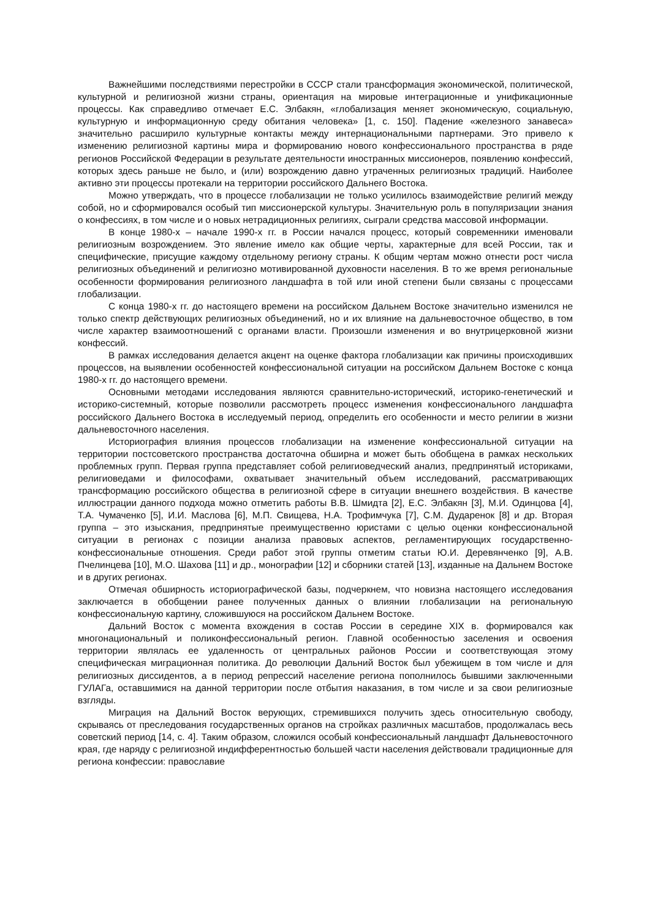Важнейшими последствиями перестройки в СССР стали трансформация экономической, политической, культурной и религиозной жизни страны, ориентация на мировые интеграционные и унификационные процессы. Как справедливо отмечает Е.С. Элбакян, «глобализация меняет экономическую, социальную, культурную и информационную среду обитания человека» [1, с. 150]. Падение «железного занавеса» значительно расширило культурные контакты между интернациональными партнерами. Это привело к изменению религиозной картины мира и формированию нового конфессионального пространства в ряде регионов Российской Федерации в результате деятельности иностранных миссионеров, появлению конфессий, которых здесь раньше не было, и (или) возрождению давно утраченных религиозных традиций. Наиболее активно эти процессы протекали на территории российского Дальнего Востока.
Можно утверждать, что в процессе глобализации не только усилилось взаимодействие религий между собой, но и сформировался особый тип миссионерской культуры. Значительную роль в популяризации знания о конфессиях, в том числе и о новых нетрадиционных религиях, сыграли средства массовой информации.
В конце 1980-х – начале 1990-х гг. в России начался процесс, который современники именовали религиозным возрождением. Это явление имело как общие черты, характерные для всей России, так и специфические, присущие каждому отдельному региону страны. К общим чертам можно отнести рост числа религиозных объединений и религиозно мотивированной духовности населения. В то же время региональные особенности формирования религиозного ландшафта в той или иной степени были связаны с процессами глобализации.
С конца 1980-х гг. до настоящего времени на российском Дальнем Востоке значительно изменился не только спектр действующих религиозных объединений, но и их влияние на дальневосточное общество, в том числе характер взаимоотношений с органами власти. Произошли изменения и во внутрицерковной жизни конфессий.
В рамках исследования делается акцент на оценке фактора глобализации как причины происходивших процессов, на выявлении особенностей конфессиональной ситуации на российском Дальнем Востоке с конца 1980-х гг. до настоящего времени.
Основными методами исследования являются сравнительно-исторический, историко-генетический и историко-системный, которые позволили рассмотреть процесс изменения конфессионального ландшафта российского Дальнего Востока в исследуемый период, определить его особенности и место религии в жизни дальневосточного населения.
Историография влияния процессов глобализации на изменение конфессиональной ситуации на территории постсоветского пространства достаточна обширна и может быть обобщена в рамках нескольких проблемных групп. Первая группа представляет собой религиоведческий анализ, предпринятый историками, религиоведами и философами, охватывает значительный объем исследований, рассматривающих трансформацию российского общества в религиозной сфере в ситуации внешнего воздействия. В качестве иллюстрации данного подхода можно отметить работы В.В. Шмидта [2], Е.С. Элбакян [3], М.И. Одинцова [4], Т.А. Чумаченко [5], И.И. Маслова [6], М.П. Свищева, Н.А. Трофимчука [7], С.М. Дударенок [8] и др. Вторая группа – это изыскания, предпринятые преимущественно юристами с целью оценки конфессиональной ситуации в регионах с позиции анализа правовых аспектов, регламентирующих государственно-конфессиональные отношения. Среди работ этой группы отметим статьи Ю.И. Деревянченко [9], А.В. Пчелинцева [10], М.О. Шахова [11] и др., монографии [12] и сборники статей [13], изданные на Дальнем Востоке и в других регионах.
Отмечая обширность историографической базы, подчеркнем, что новизна настоящего исследования заключается в обобщении ранее полученных данных о влиянии глобализации на региональную конфессиональную картину, сложившуюся на российском Дальнем Востоке.
Дальний Восток с момента вхождения в состав России в середине XIX в. формировался как многонациональный и поликонфессиональный регион. Главной особенностью заселения и освоения территории являлась ее удаленность от центральных районов России и соответствующая этому специфическая миграционная политика. До революции Дальний Восток был убежищем в том числе и для религиозных диссидентов, а в период репрессий население региона пополнилось бывшими заключенными ГУЛАГа, оставшимися на данной территории после отбытия наказания, в том числе и за свои религиозные взгляды.
Миграция на Дальний Восток верующих, стремившихся получить здесь относительную свободу, скрываясь от преследования государственных органов на стройках различных масштабов, продолжалась весь советский период [14, с. 4]. Таким образом, сложился особый конфессиональный ландшафт Дальневосточного края, где наряду с религиозной индифферентностью большей части населения действовали традиционные для региона конфессии: православие